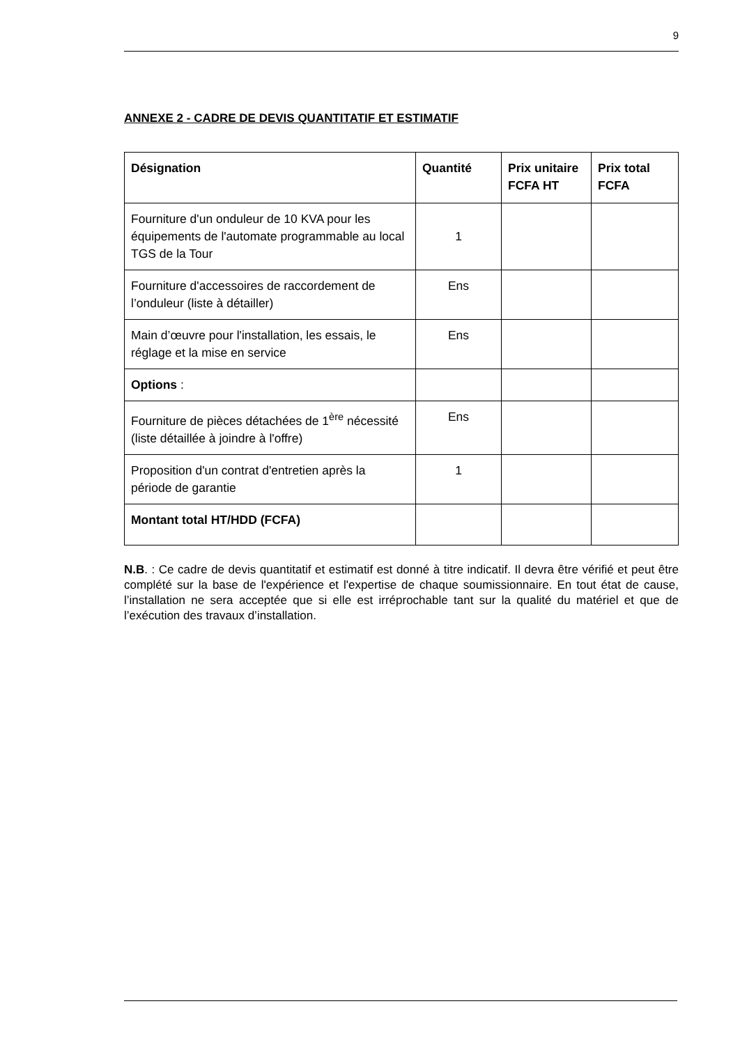9
ANNEXE 2 - CADRE DE DEVIS QUANTITATIF ET ESTIMATIF
| Désignation | Quantité | Prix unitaire FCFA HT | Prix total FCFA |
| --- | --- | --- | --- |
| Fourniture d'un onduleur de 10 KVA pour les équipements de l'automate programmable au local TGS de la Tour | 1 | | |
| Fourniture d'accessoires de raccordement de l’onduleur (liste à détailler) | Ens | | |
| Main d’œuvre pour l'installation, les essais, le réglage et la mise en service | Ens | | |
| Options : | | | |
| Fourniture de pièces détachées de 1<sup>ère</sup> nécessité (liste détaillée à joindre à l'offre) | Ens | | |
| Proposition d'un contrat d'entretien après la période de garantie | 1 | | |
| Montant total HT/HDD (FCFA) | | | |
N.B. : Ce cadre de devis quantitatif et estimatif est donné à titre indicatif. Il devra être vérifié et peut être complété sur la base de l'expérience et l'expertise de chaque soumissionnaire. En tout état de cause, l’installation ne sera acceptée que si elle est irréprochable tant sur la qualité du matériel et que de l’exécution des travaux d’installation.